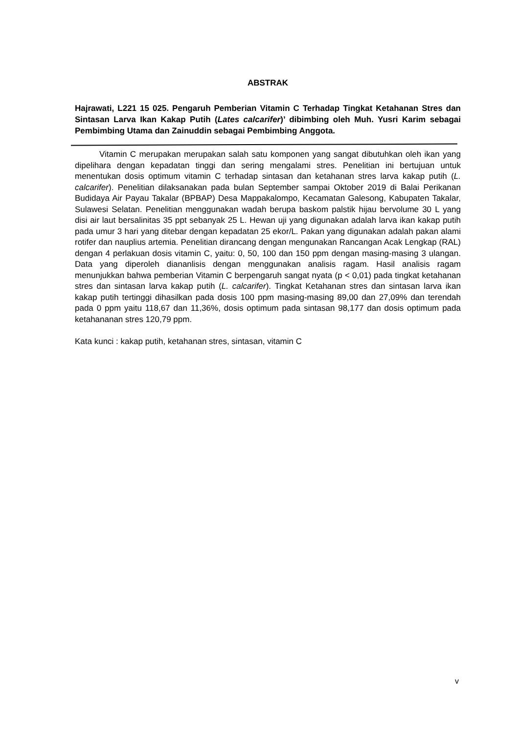ABSTRAK
Hajrawati, L221 15 025. Pengaruh Pemberian Vitamin C Terhadap Tingkat Ketahanan Stres dan Sintasan Larva Ikan Kakap Putih (Lates calcarifer)’ dibimbing oleh Muh. Yusri Karim sebagai Pembimbing Utama dan Zainuddin sebagai Pembimbing Anggota.
Vitamin C merupakan merupakan salah satu komponen yang sangat dibutuhkan oleh ikan yang dipelihara dengan kepadatan tinggi dan sering mengalami stres. Penelitian ini bertujuan untuk menentukan dosis optimum vitamin C terhadap sintasan dan ketahanan stres larva kakap putih (L. calcarifer). Penelitian dilaksanakan pada bulan September sampai Oktober 2019 di Balai Perikanan Budidaya Air Payau Takalar (BPBAP) Desa Mappakalompo, Kecamatan Galesong, Kabupaten Takalar, Sulawesi Selatan. Penelitian menggunakan wadah berupa baskom palstik hijau bervolume 30 L yang disi air laut bersalinitas 35 ppt sebanyak 25 L. Hewan uji yang digunakan adalah larva ikan kakap putih pada umur 3 hari yang ditebar dengan kepadatan 25 ekor/L. Pakan yang digunakan adalah pakan alami rotifer dan nauplius artemia. Penelitian dirancang dengan mengunakan Rancangan Acak Lengkap (RAL) dengan 4 perlakuan dosis vitamin C, yaitu: 0, 50, 100 dan 150 ppm dengan masing-masing 3 ulangan. Data yang diperoleh diananlisis dengan menggunakan analisis ragam. Hasil analisis ragam menunjukkan bahwa pemberian Vitamin C berpengaruh sangat nyata (p < 0,01) pada tingkat ketahanan stres dan sintasan larva kakap putih (L. calcarifer). Tingkat Ketahanan stres dan sintasan larva ikan kakap putih tertinggi dihasilkan pada dosis 100 ppm masing-masing 89,00 dan 27,09% dan terendah pada 0 ppm yaitu 118,67 dan 11,36%, dosis optimum pada sintasan 98,177 dan dosis optimum pada ketahananan stres 120,79 ppm.
Kata kunci : kakap putih, ketahanan stres, sintasan, vitamin C
v